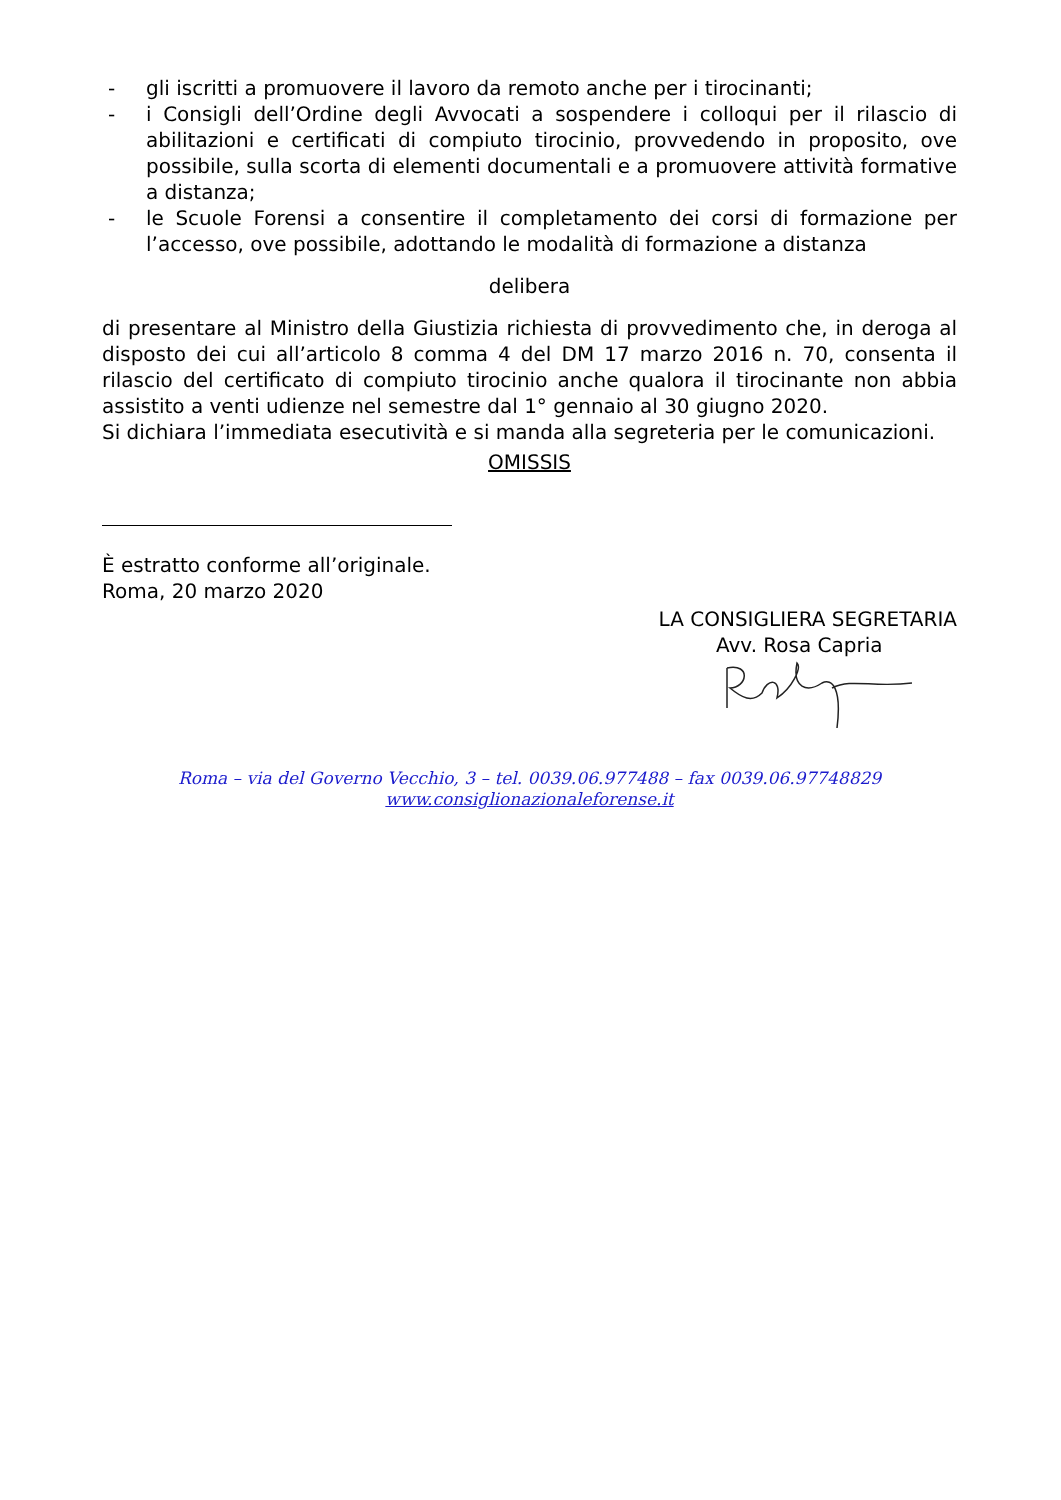- gli iscritti a promuovere il lavoro da remoto anche per i tirocinanti;
- i Consigli dell’Ordine degli Avvocati a sospendere i colloqui per il rilascio di abilitazioni e certificati di compiuto tirocinio, provvedendo in proposito, ove possibile, sulla scorta di elementi documentali e a promuovere attività formative a distanza;
- le Scuole Forensi a consentire il completamento dei corsi di formazione per l’accesso, ove possibile, adottando le modalità di formazione a distanza
delibera
di presentare al Ministro della Giustizia richiesta di provvedimento che, in deroga al disposto dei cui all’articolo 8 comma 4 del DM 17 marzo 2016 n. 70, consenta il rilascio del certificato di compiuto tirocinio anche qualora il tirocinante non abbia assistito a venti udienze nel semestre dal 1° gennaio al 30 giugno 2020.
Si dichiara l’immediata esecutività e si manda alla segreteria per le comunicazioni.
OMISSIS
È estratto conforme all’originale.
Roma, 20 marzo 2020
LA CONSIGLIERA SEGRETARIA
Avv. Rosa Capria
Roma – via del Governo Vecchio, 3 – tel. 0039.06.977488 – fax 0039.06.97748829
www.consiglionazionaleforense.it